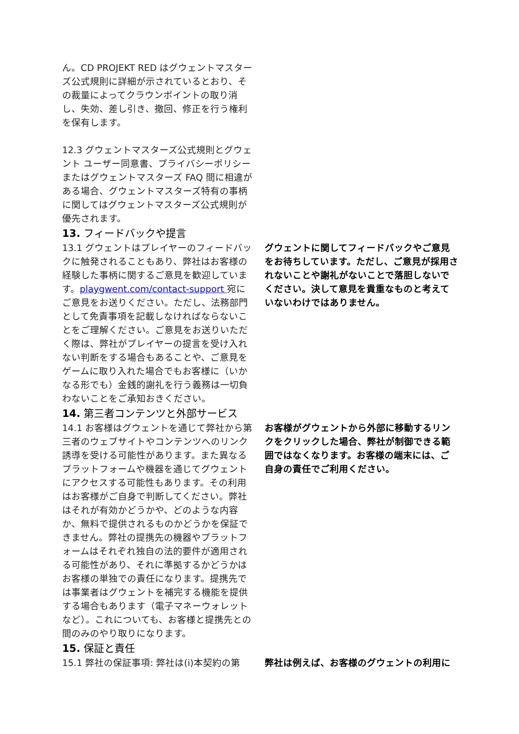ん。CD PROJEKT RED はグウェントマスターズ公式規則に詳細が示されているとおり、その裁量によってクラウンポイントの取り消し、失効、差し引き、撤回、修正を行う権利を保有します。
12.3 グウェントマスターズ公式規則とグウェント ユーザー同意書、プライバシーポリシーまたはグウェントマスターズ FAQ 間に相違がある場合、グウェントマスターズ特有の事柄に関してはグウェントマスターズ公式規則が優先されます。
13. フィードバックや提言
13.1 グウェントはプレイヤーのフィードバックに触発されることもあり、弊社はお客様の経験した事柄に関するご意見を歓迎しています。playgwent.com/contact-support 宛にご意見をお送りください。ただし、法務部門として免責事項を記載しなければならないことをご理解ください。ご意見をお送りいただく際は、弊社がプレイヤーの提言を受け入れない判断をする場合もあることや、ご意見をゲームに取り入れた場合でもお客様に（いかなる形でも）金銭的謝礼を行う義務は一切負わないことをご承知おきください。
グウェントに関してフィードバックやご意見をお待ちしています。ただし、ご意見が採用されないことや謝礼がないことで落胆しないでください。決して意見を貴重なものと考えていないわけではありません。
14. 第三者コンテンツと外部サービス
14.1 お客様はグウェントを通じて弊社から第三者のウェブサイトやコンテンツへのリンク誘導を受ける可能性があります。また異なるプラットフォームや機器を通じてグウェントにアクセスする可能性もあります。その利用はお客様がご自身で判断してください。弊社はそれが有効かどうかや、どのような内容か、無料で提供されるものかどうかを保証できません。弊社の提携先の機器やプラットフォームはそれぞれ独自の法的要件が適用される可能性があり、それに準拠するかどうかはお客様の単独での責任になります。提携先では事業者はグウェントを補完する機能を提供する場合もあります（電子マネーウォレットなど）。これについても、お客様と提携先との間のみのやり取りになります。
お客様がグウェントから外部に移動するリンクをクリックした場合、弊社が制御できる範囲ではなくなります。お客様の端末には、ご自身の責任でご利用ください。
15. 保証と責任
15.1 弊社の保証事項: 弊社は(i)本契約の第 弊社は例えば、お客様のグウェントの利用に